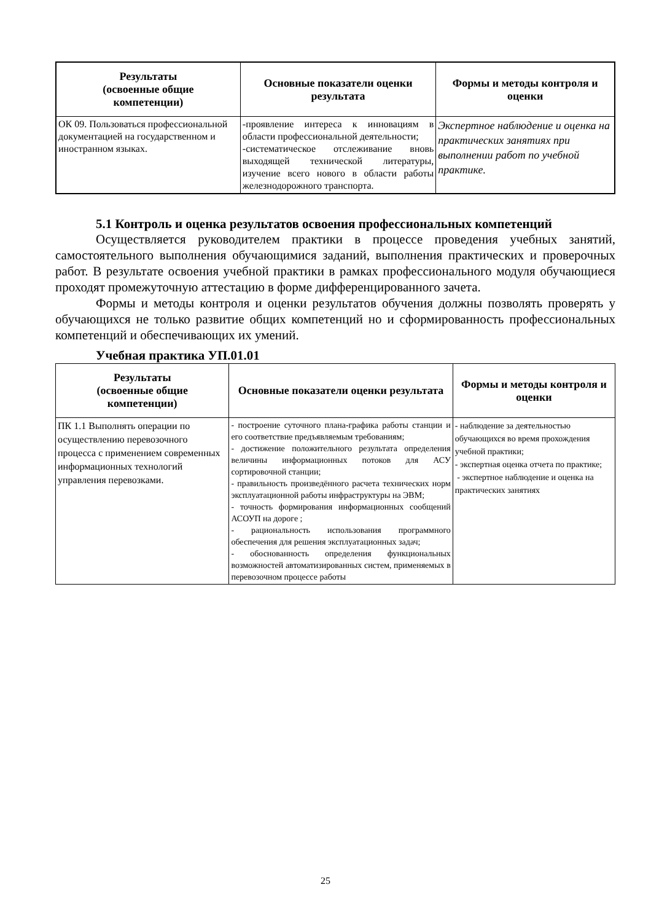| Результаты (освоенные общие компетенции) | Основные показатели оценки результата | Формы и методы контроля и оценки |
| --- | --- | --- |
| ОК 09. Пользоваться профессиональной документацией на государственном и иностранном языках. | -проявление интереса к инновациям в области профессиональной деятельности; -систематическое отслеживание вновь выходящей технической литературы, изучение всего нового в области работы железнодорожного транспорта. | Экспертное наблюдение и оценка на практических занятиях при выполнении работ по учебной практике. |
5.1 Контроль и оценка результатов освоения профессиональных компетенций
Осуществляется руководителем практики в процессе проведения учебных занятий, самостоятельного выполнения обучающимися заданий, выполнения практических и проверочных работ. В результате освоения учебной практики в рамках профессионального модуля обучающиеся проходят промежуточную аттестацию в форме дифференцированного зачета.
Формы и методы контроля и оценки результатов обучения должны позволять проверять у обучающихся не только развитие общих компетенций но и сформированность профессиональных компетенций и обеспечивающих их умений.
Учебная практика УП.01.01
| Результаты (освоенные общие компетенции) | Основные показатели оценки результата | Формы и методы контроля и оценки |
| --- | --- | --- |
| ПК 1.1 Выполнять операции по осуществлению перевозочного процесса с применением современных информационных технологий управления перевозками. | - построение суточного плана-графика работы станции и его соответствие предъявляемым требованиям; - достижение положительного результата определения величины информационных потоков для АСУ сортировочной станции; - правильность произведённого расчета технических норм эксплуатационной работы инфраструктуры на ЭВМ; - точность формирования информационных сообщений АСОУП на дороге ; - рациональность использования программного обеспечения для решения эксплуатационных задач; - обоснованность определения функциональных возможностей автоматизированных систем, применяемых в перевозочном процессе работы | - наблюдение за деятельностью обучающихся во время прохождения учебной практики; - экспертная оценка отчета по практике; - экспертное наблюдение и оценка на практических занятиях |
25